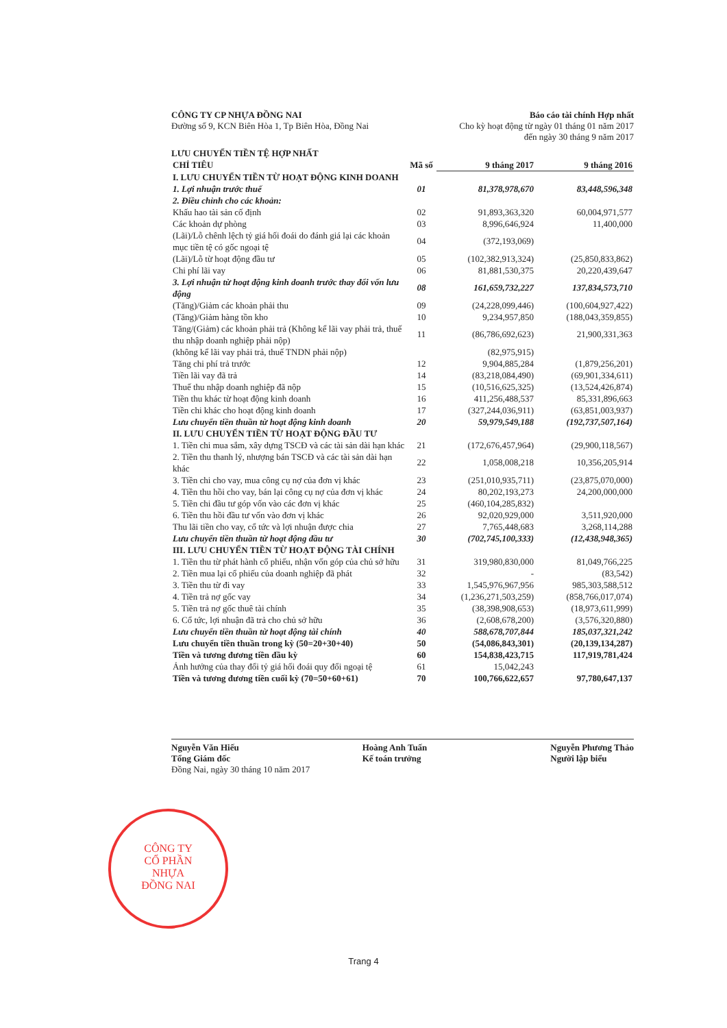CÔNG TY
CỔ PHẦN
NHỰA
ĐỒNG NAI
CÔNG TY CP NHỰA ĐỒNG NAI Báo cáo tài chính Hợp nhất
Đường số 9, KCN Biên Hòa 1, Tp Biên Hòa, Đồng Nai
Cho kỳ hoạt động từ ngày 01 tháng 01 năm 2017
đến ngày 30 tháng 9 năm 2017
LƯU CHUYỂN TIỀN TỆ HỢP NHẤT
| CHỈ TIÊU | Mã số | 9 tháng 2017 | 9 tháng 2016 |
| --- | --- | --- | --- |
| I. LƯU CHUYỂN TIỀN TỪ HOẠT ĐỘNG KINH DOANH | | | |
| 1. Lợi nhuận trước thuế | 01 | 81,378,978,670 | 83,448,596,348 |
| 2. Điều chỉnh cho các khoản: | | | |
| Khấu hao tài sản cố định | 02 | 91,893,363,320 | 60,004,971,577 |
| Các khoản dự phòng | 03 | 8,996,646,924 | 11,400,000 |
| (Lãi)/Lỗ chênh lệch tỷ giá hối đoái do đánh giá lại các khoản mục tiền tệ có gốc ngoại tệ | 04 | (372,193,069) | |
| (Lãi)/Lỗ từ hoạt động đầu tư | 05 | (102,382,913,324) | (25,850,833,862) |
| Chi phí lãi vay | 06 | 81,881,530,375 | 20,220,439,647 |
| 3. Lợi nhuận từ hoạt động kinh doanh trước thay đổi vốn lưu động | 08 | 161,659,732,227 | 137,834,573,710 |
| (Tăng)/Giảm các khoản phải thu | 09 | (24,228,099,446) | (100,604,927,422) |
| (Tăng)/Giảm hàng tồn kho | 10 | 9,234,957,850 | (188,043,359,855) |
| Tăng/(Giảm) các khoản phải trả (Không kể lãi vay phải trả, thuế thu nhập doanh nghiệp phải nộp) | 11 | (86,786,692,623) | 21,900,331,363 |
| (không kể lãi vay phải trả, thuế TNDN phải nộp) | | (82,975,915) | |
| Tăng chi phí trả trước | 12 | 9,904,885,284 | (1,879,256,201) |
| Tiền lãi vay đã trả | 14 | (83,218,084,490) | (69,901,334,611) |
| Thuế thu nhập doanh nghiệp đã nộp | 15 | (10,516,625,325) | (13,524,426,874) |
| Tiền thu khác từ hoạt động kinh doanh | 16 | 411,256,488,537 | 85,331,896,663 |
| Tiền chi khác cho hoạt động kinh doanh | 17 | (327,244,036,911) | (63,851,003,937) |
| Lưu chuyển tiền thuần từ hoạt động kinh doanh | 20 | 59,979,549,188 | (192,737,507,164) |
| II. LƯU CHUYỂN TIỀN TỪ HOẠT ĐỘNG ĐẦU TƯ | | | |
| 1. Tiền chi mua sắm, xây dựng TSCĐ và các tài sản dài hạn khác | 21 | (172,676,457,964) | (29,900,118,567) |
| 2. Tiền thu thanh lý, nhượng bán TSCĐ và các tài sản dài hạn khác | 22 | 1,058,008,218 | 10,356,205,914 |
| 3. Tiền chi cho vay, mua công cụ nợ của đơn vị khác | 23 | (251,010,935,711) | (23,875,070,000) |
| 4. Tiền thu hồi cho vay, bán lại công cụ nợ của đơn vị khác | 24 | 80,202,193,273 | 24,200,000,000 |
| 5. Tiền chi đầu tư góp vốn vào các đơn vị khác | 25 | (460,104,285,832) | |
| 6. Tiền thu hồi đầu tư vốn vào đơn vị khác | 26 | 92,020,929,000 | 3,511,920,000 |
| Thu lãi tiền cho vay, cổ tức và lợi nhuận được chia | 27 | 7,765,448,683 | 3,268,114,288 |
| Lưu chuyển tiền thuần từ hoạt động đầu tư | 30 | (702,745,100,333) | (12,438,948,365) |
| III. LƯU CHUYỂN TIỀN TỪ HOẠT ĐỘNG TÀI CHÍNH | | | |
| 1. Tiền thu từ phát hành cổ phiếu, nhận vốn góp của chủ sở hữu | 31 | 319,980,830,000 | 81,049,766,225 |
| 2. Tiền mua lại cổ phiếu của doanh nghiệp đã phát | 32 | - | (83,542) |
| 3. Tiền thu từ đi vay | 33 | 1,545,976,967,956 | 985,303,588,512 |
| 4. Tiền trả nợ gốc vay | 34 | (1,236,271,503,259) | (858,766,017,074) |
| 5. Tiền trả nợ gốc thuê tài chính | 35 | (38,398,908,653) | (18,973,611,999) |
| 6. Cổ tức, lợi nhuận đã trả cho chủ sở hữu | 36 | (2,608,678,200) | (3,576,320,880) |
| Lưu chuyển tiền thuần từ hoạt động tài chính | 40 | 588,678,707,844 | 185,037,321,242 |
| Lưu chuyển tiền thuần trong kỳ (50=20+30+40) | 50 | (54,086,843,301) | (20,139,134,287) |
| Tiền và tương đương tiền đầu kỳ | 60 | 154,838,423,715 | 117,919,781,424 |
| Ảnh hưởng của thay đổi tỷ giá hối đoái quy đổi ngoại tệ | 61 | 15,042,243 | |
| Tiền và tương đương tiền cuối kỳ (70=50+60+61) | 70 | 100,766,622,657 | 97,780,647,137 |
Nguyễn Văn Hiếu
Tổng Giám đốc
Hoàng Anh Tuấn
Kế toán trưởng
Nguyễn Phương Thảo
Người lập biểu
Đồng Nai, ngày 30 tháng 10 năm 2017
Trang 4